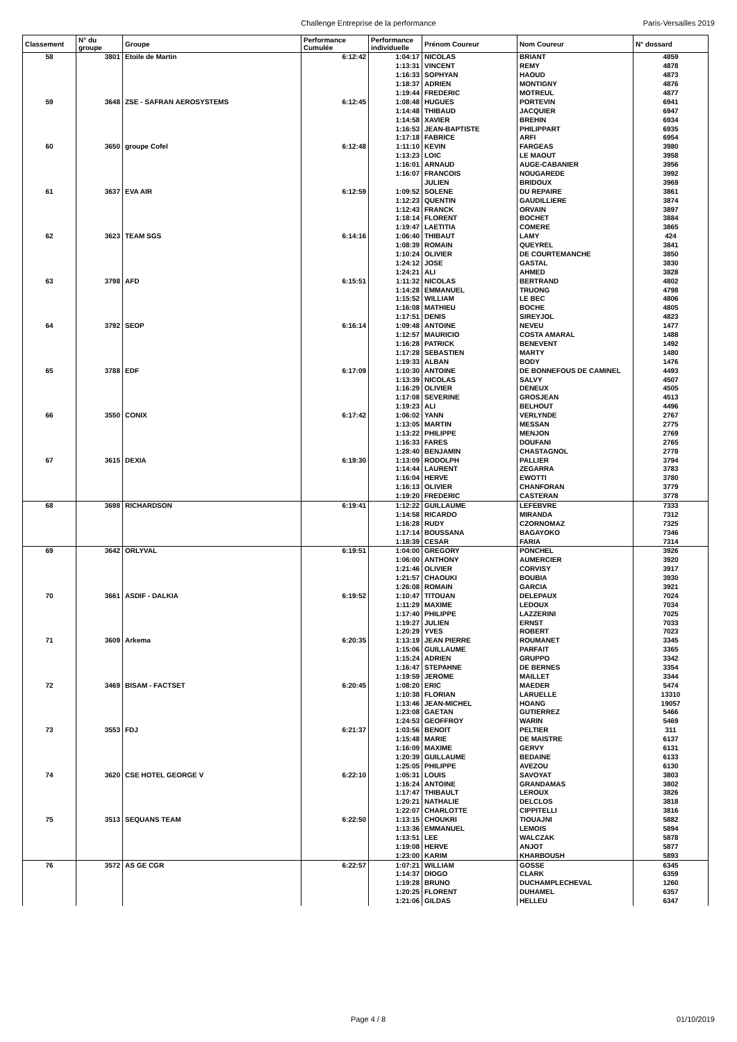Challenge Entreprise de la performance Paris-Versailles 2019
| Classement | N° du groupe | Groupe | Performance Cumulée | Performance individuelle | Prénom Coureur | Nom Coureur | N° dossard |
| --- | --- | --- | --- | --- | --- | --- | --- |
| 58 | 3801 | Etoile de Martin | 6:12:42 | 1:04:17 | NICOLAS | BRIANT | 4859 |
| | | | | 1:13:31 | VINCENT | REMY | 4878 |
| | | | | 1:16:33 | SOPHYAN | HAOUD | 4873 |
| | | | | 1:18:37 | ADRIEN | MONTIGNY | 4876 |
| | | | | 1:19:44 | FREDERIC | MOTREUL | 4877 |
| 59 | 3648 | ZSE - SAFRAN AEROSYSTEMS | 6:12:45 | 1:08:48 | HUGUES | PORTEVIN | 6941 |
| | | | | 1:14:48 | THIBAUD | JACQUIER | 6947 |
| | | | | 1:14:58 | XAVIER | BREHIN | 6934 |
| | | | | 1:16:53 | JEAN-BAPTISTE | PHILIPPART | 6935 |
| | | | | 1:17:18 | FABRICE | ARFI | 6954 |
| 60 | 3650 | groupe Cofel | 6:12:48 | 1:11:10 | KEVIN | FARGEAS | 3980 |
| | | | | 1:13:23 | LOIC | LE MAOUT | 3958 |
| | | | | 1:16:01 | ARNAUD | AUGE-CABANIER | 3956 |
| | | | | 1:16:07 | FRANCOIS | NOUGAREDE | 3992 |
| | | | | | JULIEN | BRIDOUX | 3969 |
| 61 | 3637 | EVA AIR | 6:12:59 | 1:09:52 | SOLENE | DU REPAIRE | 3861 |
| | | | | 1:12:23 | QUENTIN | GAUDILLIERE | 3874 |
| | | | | 1:12:43 | FRANCK | ORVAIN | 3897 |
| | | | | 1:18:14 | FLORENT | BOCHET | 3884 |
| | | | | 1:19:47 | LAETITIA | COMERE | 3865 |
| 62 | 3623 | TEAM SGS | 6:14:16 | 1:06:40 | THIBAUT | LAMY | 424 |
| | | | | 1:08:39 | ROMAIN | QUEYREL | 3841 |
| | | | | 1:10:24 | OLIVIER | DE COURTEMANCHE | 3850 |
| | | | | 1:24:12 | JOSE | GASTAL | 3830 |
| | | | | 1:24:21 | ALI | AHMED | 3828 |
| 63 | 3798 | AFD | 6:15:51 | 1:11:32 | NICOLAS | BERTRAND | 4802 |
| | | | | 1:14:28 | EMMANUEL | TRUONG | 4798 |
| | | | | 1:15:52 | WILLIAM | LE BEC | 4806 |
| | | | | 1:16:08 | MATHIEU | BOCHE | 4805 |
| | | | | 1:17:51 | DENIS | SIREYJOL | 4823 |
| 64 | 3792 | SEOP | 6:16:14 | 1:09:48 | ANTOINE | NEVEU | 1477 |
| | | | | 1:12:57 | MAURICIO | COSTA AMARAL | 1488 |
| | | | | 1:16:28 | PATRICK | BENEVENT | 1492 |
| | | | | 1:17:28 | SEBASTIEN | MARTY | 1480 |
| | | | | 1:19:33 | ALBAN | BODY | 1476 |
| 65 | 3788 | EDF | 6:17:09 | 1:10:30 | ANTOINE | DE BONNEFOUS DE CAMINEL | 4493 |
| | | | | 1:13:39 | NICOLAS | SALVY | 4507 |
| | | | | 1:16:29 | OLIVIER | DENEUX | 4505 |
| | | | | 1:17:08 | SEVERINE | GROSJEAN | 4513 |
| | | | | 1:19:23 | ALI | BELHOUT | 4496 |
| 66 | 3550 | CONIX | 6:17:42 | 1:06:02 | YANN | VERLYNDE | 2767 |
| | | | | 1:13:05 | MARTIN | MESSAN | 2775 |
| | | | | 1:13:22 | PHILIPPE | MENJON | 2769 |
| | | | | 1:16:33 | FARES | DOUFANI | 2765 |
| | | | | 1:28:40 | BENJAMIN | CHASTAGNOL | 2778 |
| 67 | 3615 | DEXIA | 6:19:30 | 1:13:09 | RODOLPH | PALLIER | 3794 |
| | | | | 1:14:44 | LAURENT | ZEGARRA | 3783 |
| | | | | 1:16:04 | HERVE | EWOTTI | 3780 |
| | | | | 1:16:13 | OLIVIER | CHANFORAN | 3779 |
| | | | | 1:19:20 | FREDERIC | CASTERAN | 3778 |
| 68 | 3698 | RICHARDSON | 6:19:41 | 1:12:22 | GUILLAUME | LEFEBVRE | 7333 |
| | | | | 1:14:58 | RICARDO | MIRANDA | 7312 |
| | | | | 1:16:28 | RUDY | CZORNOMAZ | 7325 |
| | | | | 1:17:14 | BOUSSANA | BAGAYOKO | 7346 |
| | | | | 1:18:39 | CESAR | FARIA | 7314 |
| 69 | 3642 | ORLYVAL | 6:19:51 | 1:04:00 | GREGORY | PONCHEL | 3926 |
| | | | | 1:06:00 | ANTHONY | AUMERCIER | 3920 |
| | | | | 1:21:46 | OLIVIER | CORVISY | 3917 |
| | | | | 1:21:57 | CHAOUKI | BOUBIA | 3930 |
| | | | | 1:26:08 | ROMAIN | GARCIA | 3921 |
| 70 | 3661 | ASDIF - DALKIA | 6:19:52 | 1:10:47 | TITOUAN | DELEPAUX | 7024 |
| | | | | 1:11:29 | MAXIME | LEDOUX | 7034 |
| | | | | 1:17:40 | PHILIPPE | LAZZERINI | 7025 |
| | | | | 1:19:27 | JULIEN | ERNST | 7033 |
| | | | | 1:20:29 | YVES | ROBERT | 7023 |
| 71 | 3609 | Arkema | 6:20:35 | 1:13:19 | JEAN PIERRE | ROUMANET | 3345 |
| | | | | 1:15:06 | GUILLAUME | PARFAIT | 3365 |
| | | | | 1:15:24 | ADRIEN | GRUPPO | 3342 |
| | | | | 1:16:47 | STEPAHNE | DE BERNES | 3354 |
| | | | | 1:19:59 | JEROME | MAILLET | 3344 |
| 72 | 3469 | BISAM - FACTSET | 6:20:45 | 1:08:20 | ERIC | MAEDER | 5474 |
| | | | | 1:10:38 | FLORIAN | LARUELLE | 13310 |
| | | | | 1:13:46 | JEAN-MICHEL | HOANG | 19057 |
| | | | | 1:23:08 | GAETAN | GUTIERREZ | 5466 |
| | | | | 1:24:53 | GEOFFROY | WARIN | 5469 |
| 73 | 3553 | FDJ | 6:21:37 | 1:03:56 | BENOIT | PELTIER | 311 |
| | | | | 1:15:48 | MARIE | DE MAISTRE | 6137 |
| | | | | 1:16:09 | MAXIME | GERVY | 6131 |
| | | | | 1:20:39 | GUILLAUME | BEDAINE | 6133 |
| | | | | 1:25:05 | PHILIPPE | AVEZOU | 6130 |
| 74 | 3620 | CSE HOTEL GEORGE V | 6:22:10 | 1:05:31 | LOUIS | SAVOYAT | 3803 |
| | | | | 1:16:24 | ANTOINE | GRANDAMAS | 3802 |
| | | | | 1:17:47 | THIBAULT | LEROUX | 3826 |
| | | | | 1:20:21 | NATHALIE | DELCLOS | 3818 |
| | | | | 1:22:07 | CHARLOTTE | CIPPITELLI | 3816 |
| 75 | 3513 | SEQUANS TEAM | 6:22:50 | 1:13:15 | CHOUKRI | TIOUAJNI | 5882 |
| | | | | 1:13:36 | EMMANUEL | LEMOIS | 5894 |
| | | | | 1:13:51 | LEE | WALCZAK | 5878 |
| | | | | 1:19:08 | HERVE | ANJOT | 5877 |
| | | | | 1:23:00 | KARIM | KHARBOUSH | 5893 |
| 76 | 3572 | AS GE CGR | 6:22:57 | 1:07:21 | WILLIAM | GOSSE | 6345 |
| | | | | 1:14:37 | DIOGO | CLARK | 6359 |
| | | | | 1:19:28 | BRUNO | DUCHAMPLECHEVAL | 1260 |
| | | | | 1:20:25 | FLORENT | DUHAMEL | 6357 |
| | | | | 1:21:06 | GILDAS | HELLEU | 6347 |
Page 4 / 8 01/10/2019